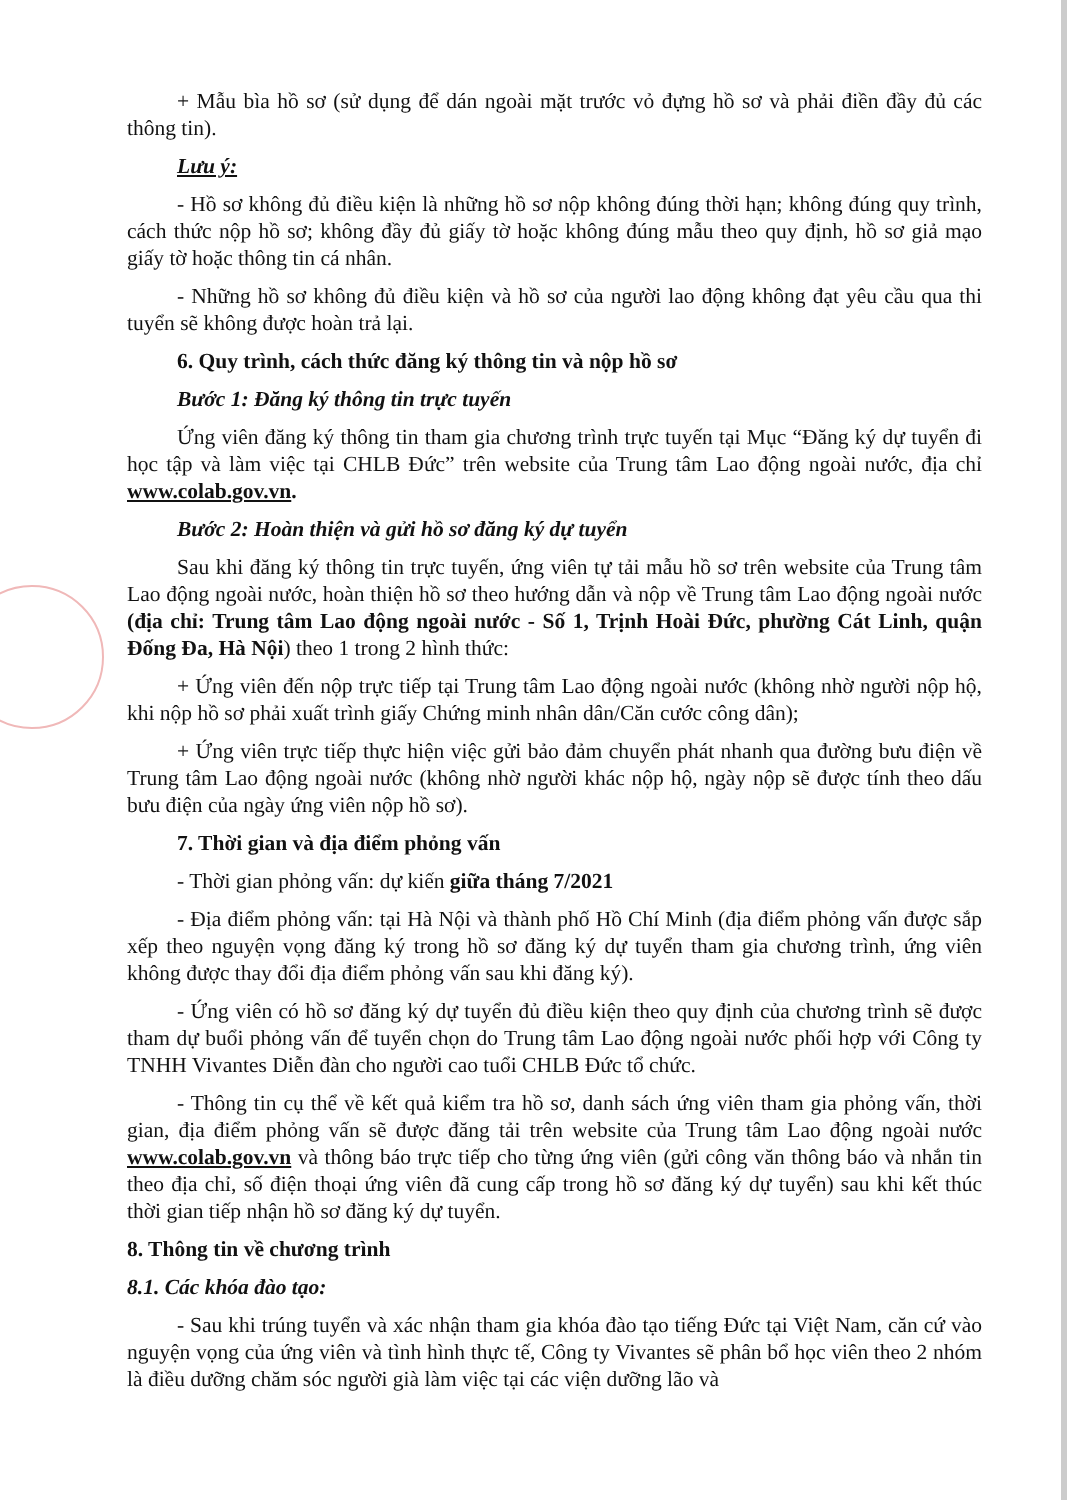+ Mẫu bìa hồ sơ (sử dụng để dán ngoài mặt trước vỏ đựng hồ sơ và phải điền đầy đủ các thông tin).
Lưu ý:
- Hồ sơ không đủ điều kiện là những hồ sơ nộp không đúng thời hạn; không đúng quy trình, cách thức nộp hồ sơ; không đầy đủ giấy tờ hoặc không đúng mẫu theo quy định, hồ sơ giả mạo giấy tờ hoặc thông tin cá nhân.
- Những hồ sơ không đủ điều kiện và hồ sơ của người lao động không đạt yêu cầu qua thi tuyển sẽ không được hoàn trả lại.
6. Quy trình, cách thức đăng ký thông tin và nộp hồ sơ
Bước 1: Đăng ký thông tin trực tuyến
Ứng viên đăng ký thông tin tham gia chương trình trực tuyến tại Mục “Đăng ký dự tuyển đi học tập và làm việc tại CHLB Đức” trên website của Trung tâm Lao động ngoài nước, địa chỉ www.colab.gov.vn.
Bước 2: Hoàn thiện và gửi hồ sơ đăng ký dự tuyển
Sau khi đăng ký thông tin trực tuyến, ứng viên tự tải mẫu hồ sơ trên website của Trung tâm Lao động ngoài nước, hoàn thiện hồ sơ theo hướng dẫn và nộp về Trung tâm Lao động ngoài nước (địa chỉ: Trung tâm Lao động ngoài nước - Số 1, Trịnh Hoài Đức, phường Cát Linh, quận Đống Đa, Hà Nội) theo 1 trong 2 hình thức:
+ Ứng viên đến nộp trực tiếp tại Trung tâm Lao động ngoài nước (không nhờ người nộp hộ, khi nộp hồ sơ phải xuất trình giấy Chứng minh nhân dân/Căn cước công dân);
+ Ứng viên trực tiếp thực hiện việc gửi bảo đảm chuyển phát nhanh qua đường bưu điện về Trung tâm Lao động ngoài nước (không nhờ người khác nộp hộ, ngày nộp sẽ được tính theo dấu bưu điện của ngày ứng viên nộp hồ sơ).
7. Thời gian và địa điểm phỏng vấn
- Thời gian phỏng vấn: dự kiến giữa tháng 7/2021
- Địa điểm phỏng vấn: tại Hà Nội và thành phố Hồ Chí Minh (địa điểm phỏng vấn được sắp xếp theo nguyện vọng đăng ký trong hồ sơ đăng ký dự tuyển tham gia chương trình, ứng viên không được thay đổi địa điểm phỏng vấn sau khi đăng ký).
- Ứng viên có hồ sơ đăng ký dự tuyển đủ điều kiện theo quy định của chương trình sẽ được tham dự buổi phỏng vấn để tuyển chọn do Trung tâm Lao động ngoài nước phối hợp với Công ty TNHH Vivantes Diễn đàn cho người cao tuổi CHLB Đức tổ chức.
- Thông tin cụ thể về kết quả kiểm tra hồ sơ, danh sách ứng viên tham gia phỏng vấn, thời gian, địa điểm phỏng vấn sẽ được đăng tải trên website của Trung tâm Lao động ngoài nước www.colab.gov.vn và thông báo trực tiếp cho từng ứng viên (gửi công văn thông báo và nhắn tin theo địa chỉ, số điện thoại ứng viên đã cung cấp trong hồ sơ đăng ký dự tuyển) sau khi kết thúc thời gian tiếp nhận hồ sơ đăng ký dự tuyển.
8. Thông tin về chương trình
8.1. Các khóa đào tạo:
- Sau khi trúng tuyển và xác nhận tham gia khóa đào tạo tiếng Đức tại Việt Nam, căn cứ vào nguyện vọng của ứng viên và tình hình thực tế, Công ty Vivantes sẽ phân bổ học viên theo 2 nhóm là điều dưỡng chăm sóc người già làm việc tại các viện dưỡng lão và